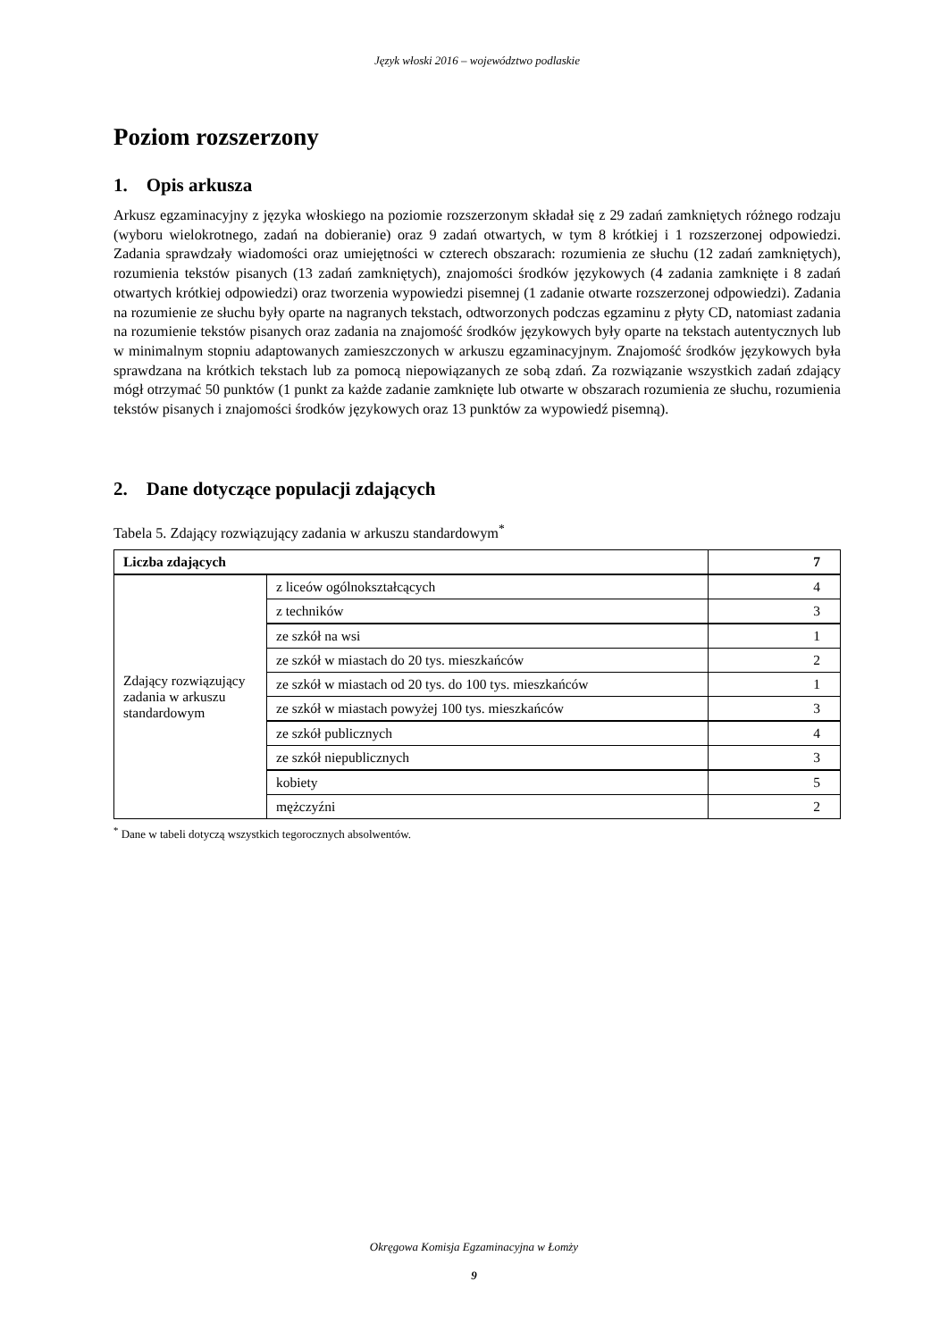Język włoski 2016 – województwo podlaskie
Poziom rozszerzony
1. Opis arkusza
Arkusz egzaminacyjny z języka włoskiego na poziomie rozszerzonym składał się z 29 zadań zamkniętych różnego rodzaju (wyboru wielokrotnego, zadań na dobieranie) oraz 9 zadań otwartych, w tym 8 krótkiej i 1 rozszerzonej odpowiedzi. Zadania sprawdzały wiadomości oraz umiejętności w czterech obszarach: rozumienia ze słuchu (12 zadań zamkniętych), rozumienia tekstów pisanych (13 zadań zamkniętych), znajomości środków językowych (4 zadania zamknięte i 8 zadań otwartych krótkiej odpowiedzi) oraz tworzenia wypowiedzi pisemnej (1 zadanie otwarte rozszerzonej odpowiedzi). Zadania na rozumienie ze słuchu były oparte na nagranych tekstach, odtworzonych podczas egzaminu z płyty CD, natomiast zadania na rozumienie tekstów pisanych oraz zadania na znajomość środków językowych były oparte na tekstach autentycznych lub w minimalnym stopniu adaptowanych zamieszczonych w arkuszu egzaminacyjnym. Znajomość środków językowych była sprawdzana na krótkich tekstach lub za pomocą niepowiązanych ze sobą zdań. Za rozwiązanie wszystkich zadań zdający mógł otrzymać 50 punktów (1 punkt za każde zadanie zamknięte lub otwarte w obszarach rozumienia ze słuchu, rozumienia tekstów pisanych i znajomości środków językowych oraz 13 punktów za wypowiedź pisemną).
2. Dane dotyczące populacji zdających
Tabela 5. Zdający rozwiązujący zadania w arkuszu standardowym<sup>*</sup>
| Liczba zdających | | 7 |
| Zdający rozwiązujący zadania w arkuszu standardowym | z liceów ogólnokształcących | 4 |
| | z techników | 3 |
| | ze szkół na wsi | 1 |
| | ze szkół w miastach do 20 tys. mieszkańców | 2 |
| | ze szkół w miastach od 20 tys. do 100 tys. mieszkańców | 1 |
| | ze szkół w miastach powyżej 100 tys. mieszkańców | 3 |
| | ze szkół publicznych | 4 |
| | ze szkół niepublicznych | 3 |
| | kobiety | 5 |
| | mężczyźni | 2 |
<sup>*</sup> Dane w tabeli dotyczą wszystkich tegorocznych absolwentów.
Okręgowa Komisja Egzaminacyjna w Łomży
9